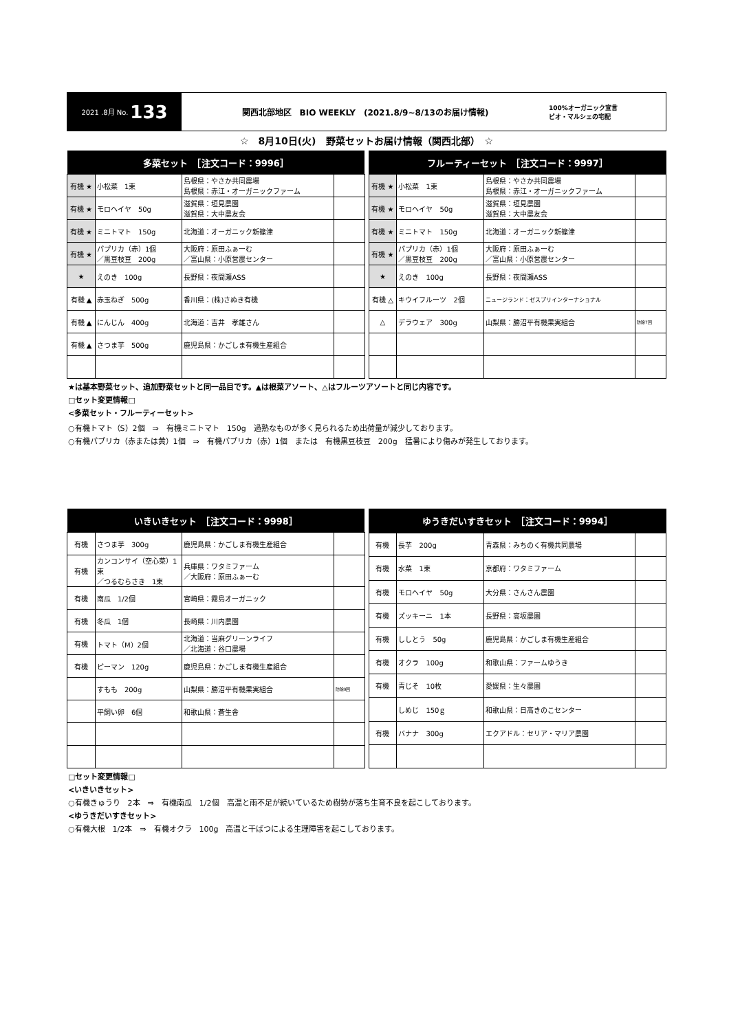2021 .8月 No. 133
関西北部地区　BIO WEEKLY　(2021.8/9~8/13のお届け情報)
100%オーガニック宣言
ビオ・マルシェの宅配
☆　8月10日(火)　野菜セットお届け情報（関西北部）　☆
| 多菜セット ［注文コード：9996］ | | | |
| --- | --- | --- | --- |
| 有機 ★ | 小松菜 1束 | 島根県：やさか共同農場 島根県：赤江・オーガニックファーム | |
| 有機 ★ | モロヘイヤ 50g | 滋賀県：垣見農園 滋賀県：大中農友会 | |
| 有機 ★ | ミニトマト 150g | 北海道：オーガニック新篠津 | |
| 有機 ★ | パプリカ（赤）1個 ／黒豆枝豆 200g | 大阪府：原田ふぁーむ ／富山県：小原営農センター | |
| ★ | えのき 100g | 長野県：夜間瀬ASS | |
| 有機 ▲ | 赤玉ねぎ 500g | 香川県：(株)さぬき有機 | |
| 有機 ▲ | にんじん 400g | 北海道：吉井 孝雄さん | |
| 有機 ▲ | さつま芋 500g | 鹿児島県：かごしま有機生産組合 | |
| フルーティーセット ［注文コード：9997］ | | | |
| --- | --- | --- | --- |
| 有機 ★ | 小松菜 1束 | 島根県：やさか共同農場 島根県：赤江・オーガニックファーム | |
| 有機 ★ | モロヘイヤ 50g | 滋賀県：垣見農園 滋賀県：大中農友会 | |
| 有機 ★ | ミニトマト 150g | 北海道：オーガニック新篠津 | |
| 有機 ★ | パプリカ（赤）1個 ／黒豆枝豆 200g | 大阪府：原田ふぁーむ ／富山県：小原営農センター | |
| ★ | えのき 100g | 長野県：夜間瀬ASS | |
| 有機 △ | キウイフルーツ 2個 | ニュージランド：ゼスプリインターナショナル | |
| △ | デラウェア 300g | 山梨県：勝沼平有機果実組合 | 防除7回 |
★は基本野菜セット、追加野菜セットと同一品目です。▲は根菜アソート、△はフルーツアソートと同じ内容です。
□セット変更情報□
<多菜セット・フルーティーセット>
○有機トマト（S）2個　⇒　有機ミニトマト　150g　過熟なものが多く見られるため出荷量が減少しております。
○有機パプリカ（赤または黄）1個　⇒　有機パプリカ（赤）1個　または　有機黒豆枝豆　200g　猛暑により傷みが発生しております。
| いきいきセット ［注文コード：9998］ | | | |
| --- | --- | --- | --- |
| 有機 | さつま芋 300g | 鹿児島県：かごしま有機生産組合 | |
| 有機 | カンコンサイ（空心菜）1束 ／つるむらさき 1束 | 兵庫県：ワタミファーム ／大阪府：原田ふぁーむ | |
| 有機 | 南瓜 1/2個 | 宮崎県：霧島オーガニック | |
| 有機 | 冬瓜 1個 | 長崎県：川内農園 | |
| 有機 | トマト（M）2個 | 北海道：当麻グリーンライフ ／北海道：谷口農場 | |
| 有機 | ピーマン 120g | 鹿児島県：かごしま有機生産組合 | |
| | すもも 200g | 山梨県：勝沼平有機果実組合 | 防除9回 |
| | 平飼い卵 6個 | 和歌山県：蒼生舎 | |
| ゆうきだいすきセット ［注文コード：9994］ | | | |
| --- | --- | --- | --- |
| 有機 | 長芋 200g | 青森県：みちのく有機共同農場 | |
| 有機 | 水菜 1束 | 京都府：ワタミファーム | |
| 有機 | モロヘイヤ 50g | 大分県：さんさん農園 | |
| 有機 | ズッキーニ 1本 | 長野県：高坂農園 | |
| 有機 | ししとう 50g | 鹿児島県：かごしま有機生産組合 | |
| 有機 | オクラ 100g | 和歌山県：ファームゆうき | |
| 有機 | 青じそ 10枚 | 愛媛県：生々農園 | |
| | しめじ 150ｇ | 和歌山県：日高きのこセンター | |
| 有機 | バナナ 300g | エクアドル：セリア・マリア農園 | |
□セット変更情報□
<いきいきセット>
○有機きゅうり　2本　⇒　有機南瓜　1/2個　高温と雨不足が続いているため樹勢が落ち生育不良を起こしております。
<ゆうきだいすきセット>
○有機大根　1/2本　⇒　有機オクラ　100g　高温と干ばつによる生理障害を起こしております。